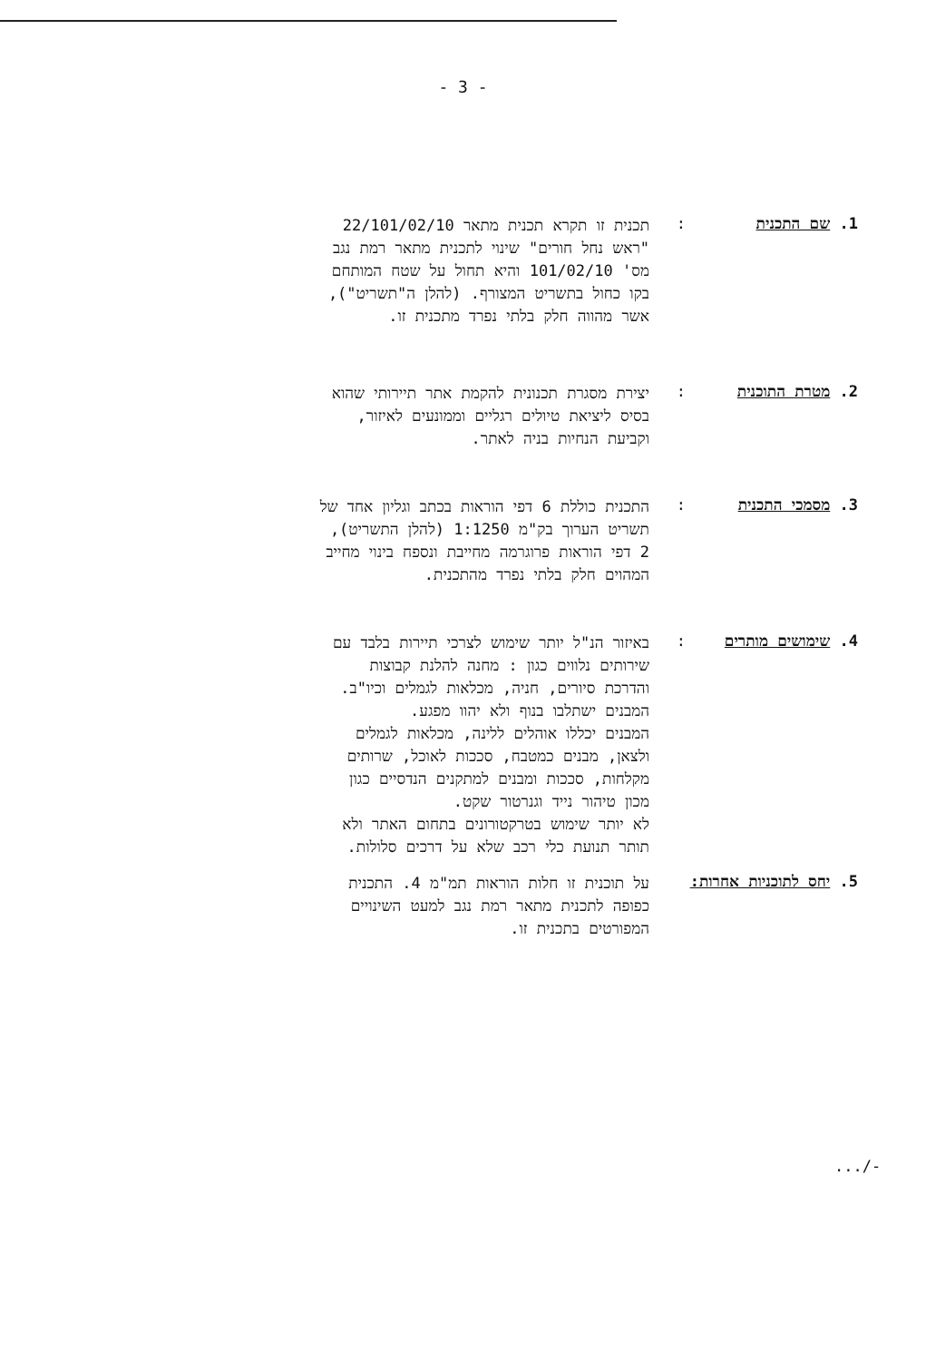- 3 -
1. שם התכנית :
תכנית זו תקרא תכנית מתאר 22/101/02/10
"ראש נחל חורים" שינוי לתכנית מתאר רמת נגב
מס' 101/02/10 והיא תחול על שטח המותחם
בקו כחול בתשריט המצורף. (להלן ה"תשריט"),
אשר מהווה חלק בלתי נפרד מתכנית זו.
2. מטרת התוכנית :
יצירת מסגרת תכנונית להקמת אתר תיירותי שהוא
בסיס ליציאת טיולים רגליים וממונעים לאיזור,
וקביעת הנחיות בניה לאתר.
3. מסמכי התכנית :
התכנית כוללת 6 דפי הוראות בכתב וגליון אחד של
תשריט הערוך בק"מ 1:1250 (להלן התשריט),
2 דפי הוראות פרוגרמה מחייבת ונספח בינוי מחייב
המהוים חלק בלתי נפרד מהתכנית.
4. שימושים מותרים :
באיזור הנ"ל יותר שימוש לצרכי תיירות בלבד עם
שירותים נלווים כגון : מחנה להלנת קבוצות
והדרכת סיורים, חניה, מכלאות לגמלים וכיו"ב.
המבנים ישתלבו בנוף ולא יהוו מפגע.
המבנים יכללו אוהלים ללינה, מכלאות לגמלים
ולצאן, מבנים כמטבח, סככות לאוכל, שרותים
מקלחות, סככות ומבנים למתקנים הנדסיים כגון
מכון טיהור נייד וגנרטור שקט.
לא יותר שימוש בטרקטורונים בתחום האתר ולא
תותר תנועת כלי רכב שלא על דרכים סלולות.
5. יחס לתוכניות אחרות:
על תוכנית זו חלות הוראות תמ"מ 4. התכנית
כפופה לתכנית מתאר רמת נגב למעט השינויים
המפורטים בתכנית זו.
.../-